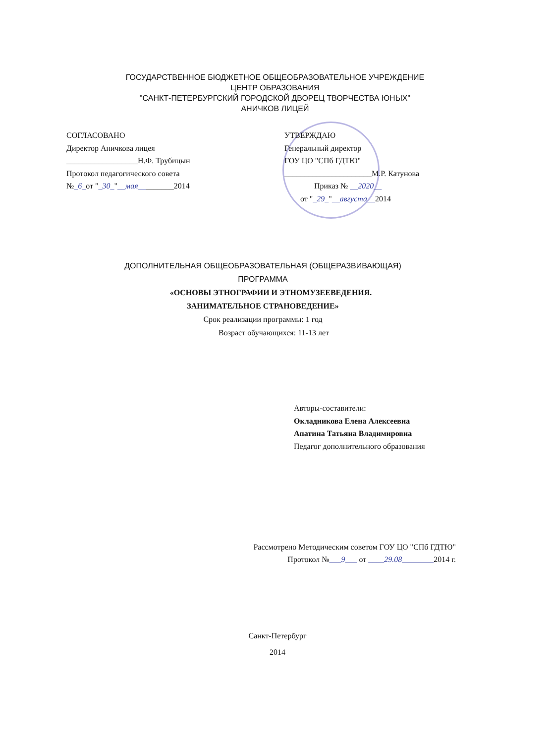ГОСУДАРСТВЕННОЕ БЮДЖЕТНОЕ ОБЩЕОБРАЗОВАТЕЛЬНОЕ УЧРЕЖДЕНИЕ
ЦЕНТР ОБРАЗОВАНИЯ
"САНКТ-ПЕТЕРБУРГСКИЙ ГОРОДСКОЙ ДВОРЕЦ ТВОРЧЕСТВА ЮНЫХ"
АНИЧКОВ ЛИЦЕЙ
СОГЛАСОВАНО
Директор Аничкова лицея
__________________Н.Ф. Трубицын
Протокол педагогического совета
№_6_от "_30_"__мая_________2014
УТВЕРЖДАЮ
Генеральный директор
ГОУ ЦО "СПб ГДТЮ"
______________________М.Р. Катунова
Приказ № __2020__
от "_29_"__августа__2014
ДОПОЛНИТЕЛЬНАЯ ОБЩЕОБРАЗОВАТЕЛЬНАЯ (ОБЩЕРАЗВИВАЮЩАЯ)
ПРОГРАММА
«ОСНОВЫ ЭТНОГРАФИИ И ЭТНОМУЗЕЕВЕДЕНИЯ.
ЗАНИМАТЕЛЬНОЕ СТРАНОВЕДЕНИЕ»
Срок реализации программы: 1 год
Возраст обучающихся: 11-13 лет
Авторы-составители:
Окладникова Елена Алексеевна
Апатина Татьяна Владимировна
Педагог дополнительного образования
Рассмотрено Методическим советом ГОУ ЦО "СПб ГДТЮ"
Протокол №___9___ от ____29.08________2014 г.
Санкт-Петербург
2014